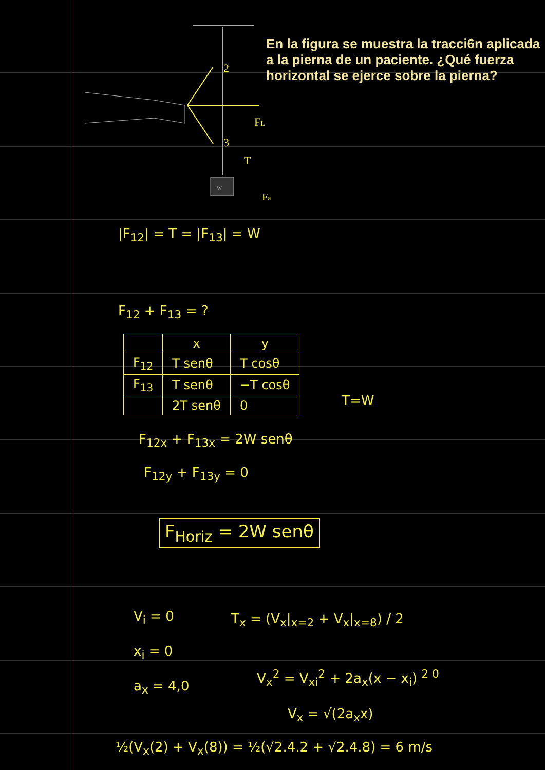En la figura se muestra la tracci6n aplicada a la pierna de un paciente. ¿Qué fuerza horizontal se ejerce sobre la pierna?
2
3
FL
T
Fa
w
|F<sub>12</sub>| = T = |F<sub>13</sub>| = W
F<sub>12</sub> + F<sub>13</sub> = ?
| | x | y |
| --- | --- | --- |
| F<sub>12</sub> | T senθ | T cosθ |
| F<sub>13</sub> | T senθ | −T cosθ |
| | 2T senθ | 0 |
T=W
F<sub>12x</sub> + F<sub>13x</sub> = 2W senθ
F<sub>12y</sub> + F<sub>13y</sub> = 0
F<sub>Horiz</sub> = 2W senθ
V<sub>i</sub> = 0
x<sub>i</sub> = 0
a<sub>x</sub> = 4,0
T<sub>x</sub> = (V<sub>x</sub>|<sub>x=2</sub> + V<sub>x</sub>|<sub>x=8</sub>) / 2
V<sub>x</sub><sup>2</sup> = V<sub>xi</sub><sup>2</sup> + 2a<sub>x</sub>(x − x<sub>i</sub>) <sup>2 0</sup>
V<sub>x</sub> = √(2a<sub>x</sub>x)
½(V<sub>x</sub>(2) + V<sub>x</sub>(8)) = ½(√2.4.2 + √2.4.8) = 6 m/s